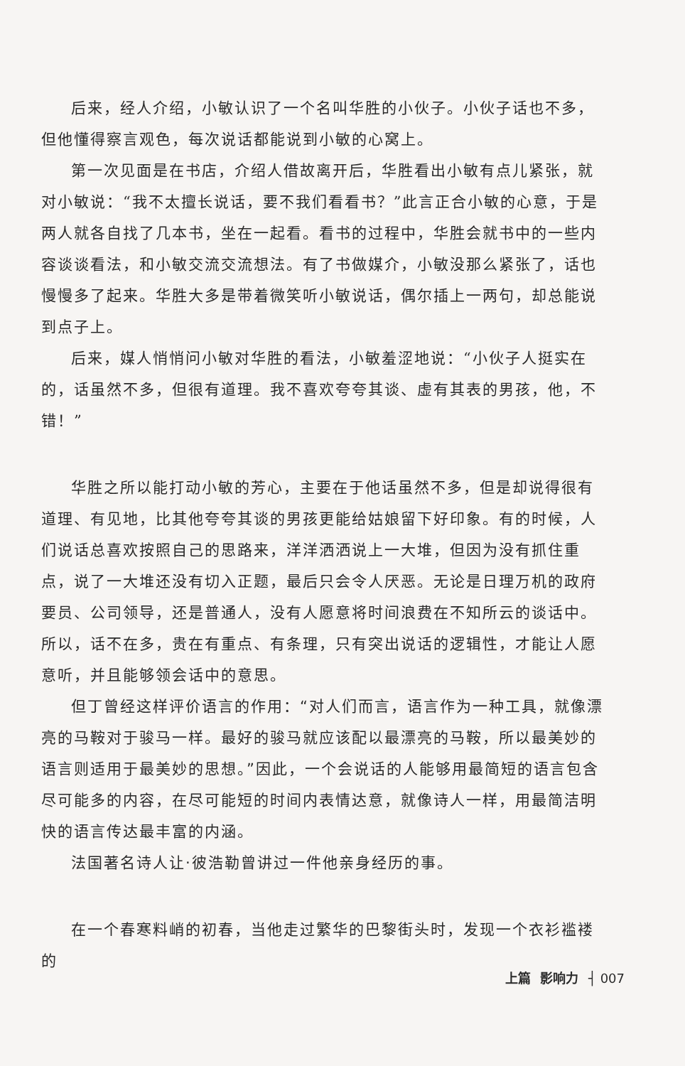后来，经人介绍，小敏认识了一个名叫华胜的小伙子。小伙子话也不多，但他懂得察言观色，每次说话都能说到小敏的心窝上。
第一次见面是在书店，介绍人借故离开后，华胜看出小敏有点儿紧张，就对小敏说：“我不太擅长说话，要不我们看看书？”此言正合小敏的心意，于是两人就各自找了几本书，坐在一起看。看书的过程中，华胜会就书中的一些内容谈谈看法，和小敏交流交流想法。有了书做媒介，小敏没那么紧张了，话也慢慢多了起来。华胜大多是带着微笑听小敏说话，偶尔插上一两句，却总能说到点子上。
后来，媒人悄悄问小敏对华胜的看法，小敏羞涩地说：“小伙子人挺实在的，话虽然不多，但很有道理。我不喜欢夸夸其谈、虚有其表的男孩，他，不错！”
华胜之所以能打动小敏的芳心，主要在于他话虽然不多，但是却说得很有道理、有见地，比其他夸夸其谈的男孩更能给姑娘留下好印象。有的时候，人们说话总喜欢按照自己的思路来，洋洋洒洒说上一大堆，但因为没有抓住重点，说了一大堆还没有切入正题，最后只会令人厌恶。无论是日理万机的政府要员、公司领导，还是普通人，没有人愿意将时间浪费在不知所云的谈话中。所以，话不在多，贵在有重点、有条理，只有突出说话的逻辑性，才能让人愿意听，并且能够领会话中的意思。
但丁曾经这样评价语言的作用：“对人们而言，语言作为一种工具，就像漂亮的马鞍对于骏马一样。最好的骏马就应该配以最漂亮的马鞍，所以最美妙的语言则适用于最美妙的思想。”因此，一个会说话的人能够用最简短的语言包含尽可能多的内容，在尽可能短的时间内表情达意，就像诗人一样，用最简洁明快的语言传达最丰富的内涵。
法国著名诗人让·彼浩勒曾讲过一件他亲身经历的事。
在一个春寒料峭的初春，当他走过繁华的巴黎街头时，发现一个衣衫褴褛的
上篇 影响力 ┤ 007